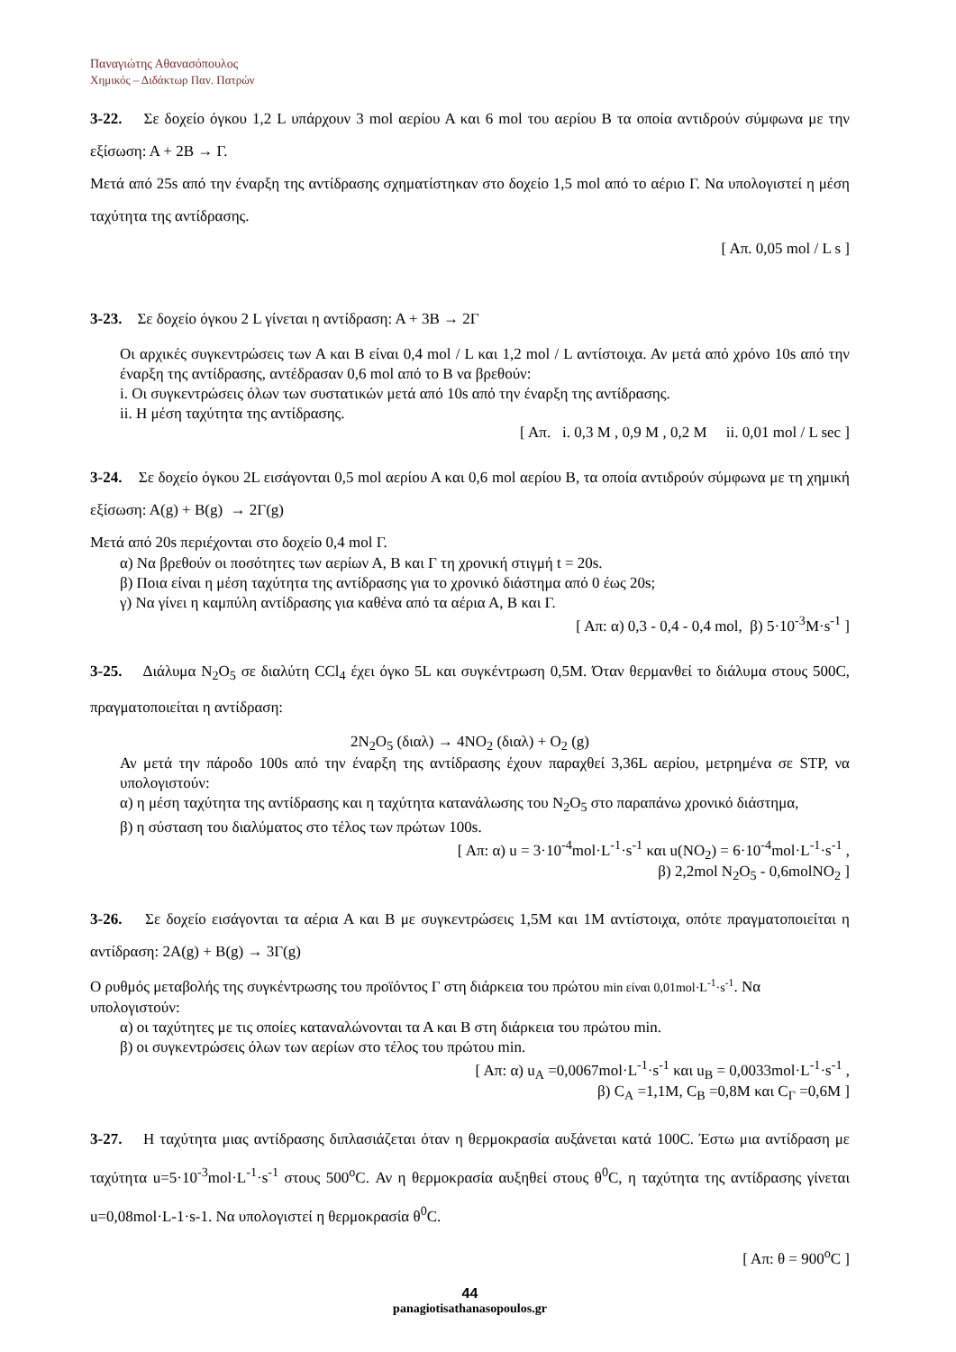Παναγιώτης Αθανασόπουλος
Χημικός – Διδάκτωρ Παν. Πατρών
3-22. Σε δοχείο όγκου 1,2 L υπάρχουν 3 mol αερίου Α και 6 mol του αερίου Β τα οποία αντιδρούν σύμφωνα με την εξίσωση: Α + 2Β → Γ.
Μετά από 25s από την έναρξη της αντίδρασης σχηματίστηκαν στο δοχείο 1,5 mol από το αέριο Γ. Να υπολογιστεί η μέση ταχύτητα της αντίδρασης.
[ Απ. 0,05 mol / L s ]
3-23. Σε δοχείο όγκου 2 L γίνεται η αντίδραση: Α + 3Β → 2Γ
Οι αρχικές συγκεντρώσεις των Α και Β είναι 0,4 mol / L και 1,2 mol / L αντίστοιχα. Αν μετά από χρόνο 10s από την έναρξη της αντίδρασης, αντέδρασαν 0,6 mol από το Β να βρεθούν:
i. Οι συγκεντρώσεις όλων των συστατικών μετά από 10s από την έναρξη της αντίδρασης.
ii. Η μέση ταχύτητα της αντίδρασης.
[ Απ. i. 0,3 M , 0,9 M , 0,2 M ii. 0,01 mol / L sec ]
3-24. Σε δοχείο όγκου 2L εισάγονται 0,5 mol αερίου Α και 0,6 mol αερίου Β, τα οποία αντιδρούν σύμφωνα με τη χημική εξίσωση: Α(g) + Β(g) → 2Γ(g)
Μετά από 20s περιέχονται στο δοχείο 0,4 mol Γ.
α) Να βρεθούν οι ποσότητες των αερίων Α, Β και Γ τη χρονική στιγμή t = 20s.
β) Ποια είναι η μέση ταχύτητα της αντίδρασης για το χρονικό διάστημα από 0 έως 20s;
γ) Να γίνει η καμπύλη αντίδρασης για καθένα από τα αέρια Α, Β και Γ.
[ Απ: α) 0,3 - 0,4 - 0,4 mol, β) 5·10<sup>-3</sup>M·s<sup>-1</sup> ]
3-25. Διάλυμα N<sub>2</sub>O<sub>5</sub> σε διαλύτη CCl<sub>4</sub> έχει όγκο 5L και συγκέντρωση 0,5M. Όταν θερμανθεί το διάλυμα στους 500C, πραγματοποιείται η αντίδραση:
2N<sub>2</sub>O<sub>5</sub> (διαλ) → 4NO<sub>2</sub> (διαλ) + O<sub>2</sub> (g)
Αν μετά την πάροδο 100s από την έναρξη της αντίδρασης έχουν παραχθεί 3,36L αερίου, μετρημένα σε STP, να υπολογιστούν:
α) η μέση ταχύτητα της αντίδρασης και η ταχύτητα κατανάλωσης του N<sub>2</sub>O<sub>5</sub> στο παραπάνω χρονικό διάστημα,
β) η σύσταση του διαλύματος στο τέλος των πρώτων 100s.
[ Απ: α) u = 3·10<sup>-4</sup>mol·L<sup>-1</sup>·s<sup>-1</sup> και u(NO<sub>2</sub>) = 6·10<sup>-4</sup>mol·L<sup>-1</sup>·s<sup>-1</sup> ,
β) 2,2mol N<sub>2</sub>O<sub>5</sub> - 0,6molNO<sub>2</sub> ]
3-26. Σε δοχείο εισάγονται τα αέρια Α και Β με συγκεντρώσεις 1,5Μ και 1Μ αντίστοιχα, οπότε πραγματοποιείται η αντίδραση: 2Α(g) + Β(g) → 3Γ(g)
Ο ρυθμός μεταβολής της συγκέντρωσης του προϊόντος Γ στη διάρκεια του πρώτου min είναι 0,01mol·L<sup>-1</sup>·s<sup>-1</sup>. Να υπολογιστούν:
α) οι ταχύτητες με τις οποίες καταναλώνονται τα Α και Β στη διάρκεια του πρώτου min.
β) οι συγκεντρώσεις όλων των αερίων στο τέλος του πρώτου min.
[ Απ: α) u<sub>A</sub> =0,0067mol·L<sup>-1</sup>·s<sup>-1</sup> και u<sub>B</sub> = 0,0033mol·L<sup>-1</sup>·s<sup>-1</sup> ,
β) C<sub>A</sub> =1,1M, C<sub>B</sub> =0,8M και C<sub>Γ</sub> =0,6M ]
3-27. Η ταχύτητα μιας αντίδρασης διπλασιάζεται όταν η θερμοκρασία αυξάνεται κατά 100C. Έστω μια αντίδραση με ταχύτητα u=5·10<sup>-3</sup>mol·L<sup>-1</sup>·s<sup>-1</sup> στους 500<sup>o</sup>C. Αν η θερμοκρασία αυξηθεί στους θ<sup>0</sup>C, η ταχύτητα της αντίδρασης γίνεται u=0,08mol·L-1·s-1. Να υπολογιστεί η θερμοκρασία θ<sup>0</sup>C.
[ Απ: θ = 900<sup>o</sup>C ]
44
panagiotisathanasopoulos.gr